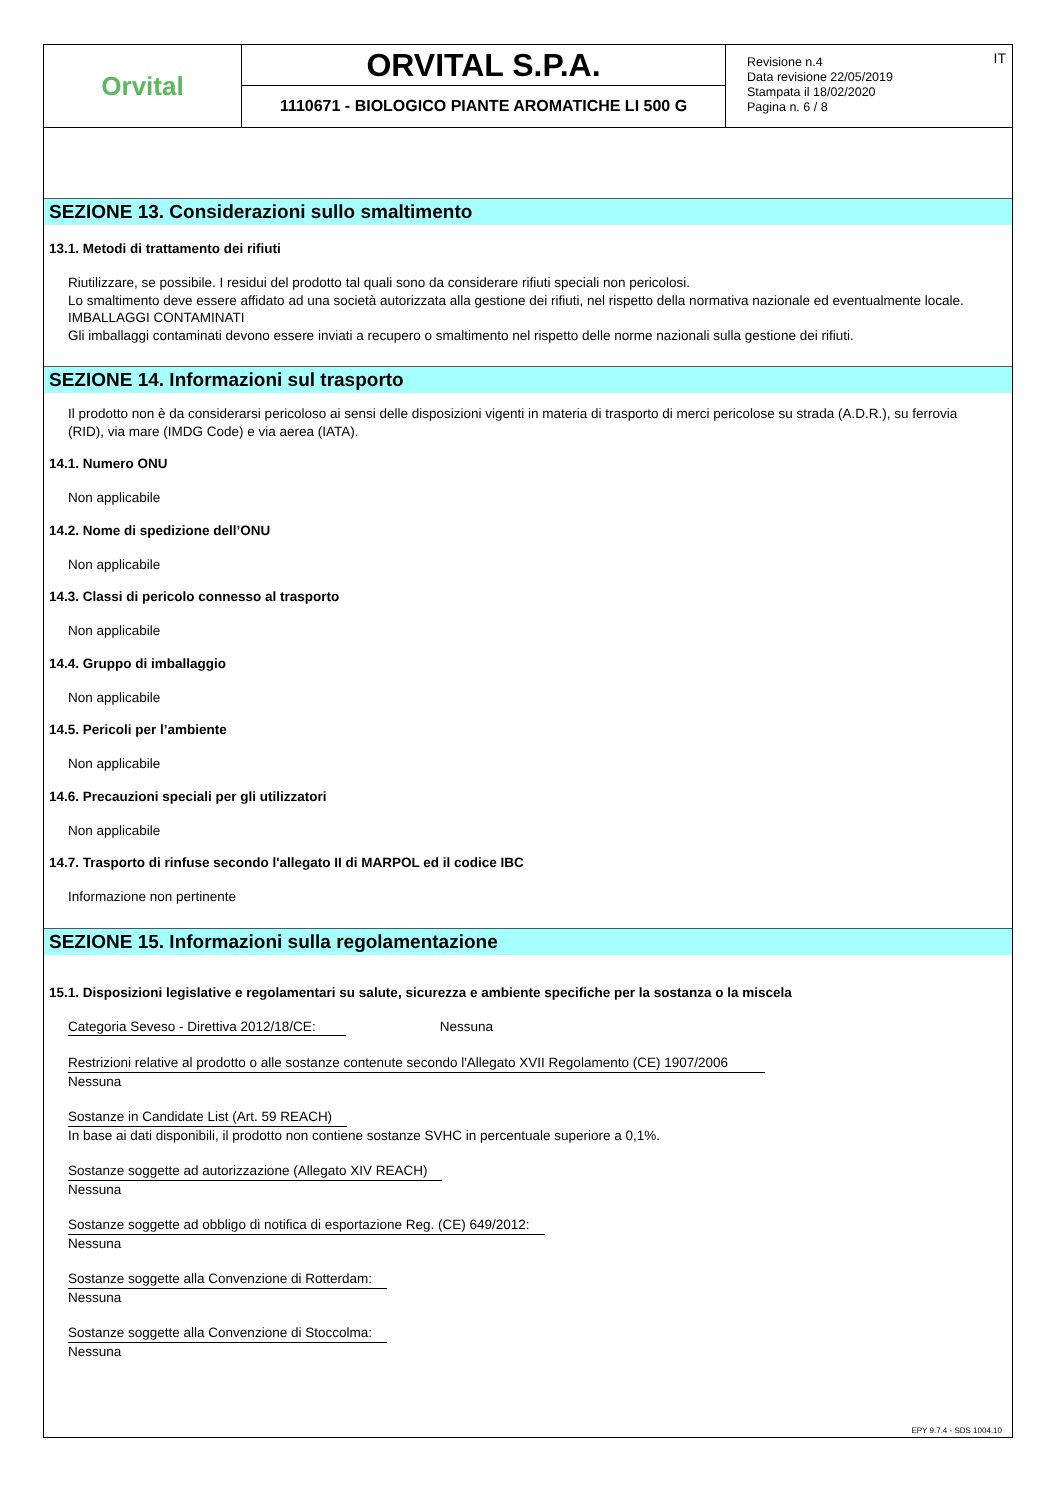Orvital
ORVITAL S.P.A.
1110671 - BIOLOGICO PIANTE AROMATICHE LI 500 G
Revisione n.4
Data revisione 22/05/2019
Stampata il 18/02/2020
Pagina n. 6 / 8
IT
SEZIONE 13. Considerazioni sullo smaltimento
13.1. Metodi di trattamento dei rifiuti
Riutilizzare, se possibile. I residui del prodotto tal quali sono da considerare rifiuti speciali non pericolosi.
Lo smaltimento deve essere affidato ad una società autorizzata alla gestione dei rifiuti, nel rispetto della normativa nazionale ed eventualmente locale.
IMBALLAGGI CONTAMINATI
Gli imballaggi contaminati devono essere inviati a recupero o smaltimento nel rispetto delle norme nazionali sulla gestione dei rifiuti.
SEZIONE 14. Informazioni sul trasporto
Il prodotto non è da considerarsi pericoloso ai sensi delle disposizioni vigenti in materia di trasporto di merci pericolose su strada (A.D.R.), su ferrovia (RID), via mare (IMDG Code) e via aerea (IATA).
14.1. Numero ONU
Non applicabile
14.2. Nome di spedizione dell’ONU
Non applicabile
14.3. Classi di pericolo connesso al trasporto
Non applicabile
14.4. Gruppo di imballaggio
Non applicabile
14.5. Pericoli per l’ambiente
Non applicabile
14.6. Precauzioni speciali per gli utilizzatori
Non applicabile
14.7. Trasporto di rinfuse secondo l'allegato II di MARPOL ed il codice IBC
Informazione non pertinente
SEZIONE 15. Informazioni sulla regolamentazione
15.1. Disposizioni legislative e regolamentari su salute, sicurezza e ambiente specifiche per la sostanza o la miscela
Categoria Seveso - Direttiva 2012/18/CE: Nessuna
Restrizioni relative al prodotto o alle sostanze contenute secondo l'Allegato XVII Regolamento (CE) 1907/2006
Nessuna
Sostanze in Candidate List (Art. 59 REACH)
In base ai dati disponibili, il prodotto non contiene sostanze SVHC in percentuale superiore a 0,1%.
Sostanze soggette ad autorizzazione (Allegato XIV REACH)
Nessuna
Sostanze soggette ad obbligo di notifica di esportazione Reg. (CE) 649/2012:
Nessuna
Sostanze soggette alla Convenzione di Rotterdam:
Nessuna
Sostanze soggette alla Convenzione di Stoccolma:
Nessuna
EPY 9.7.4 - SDS 1004.10